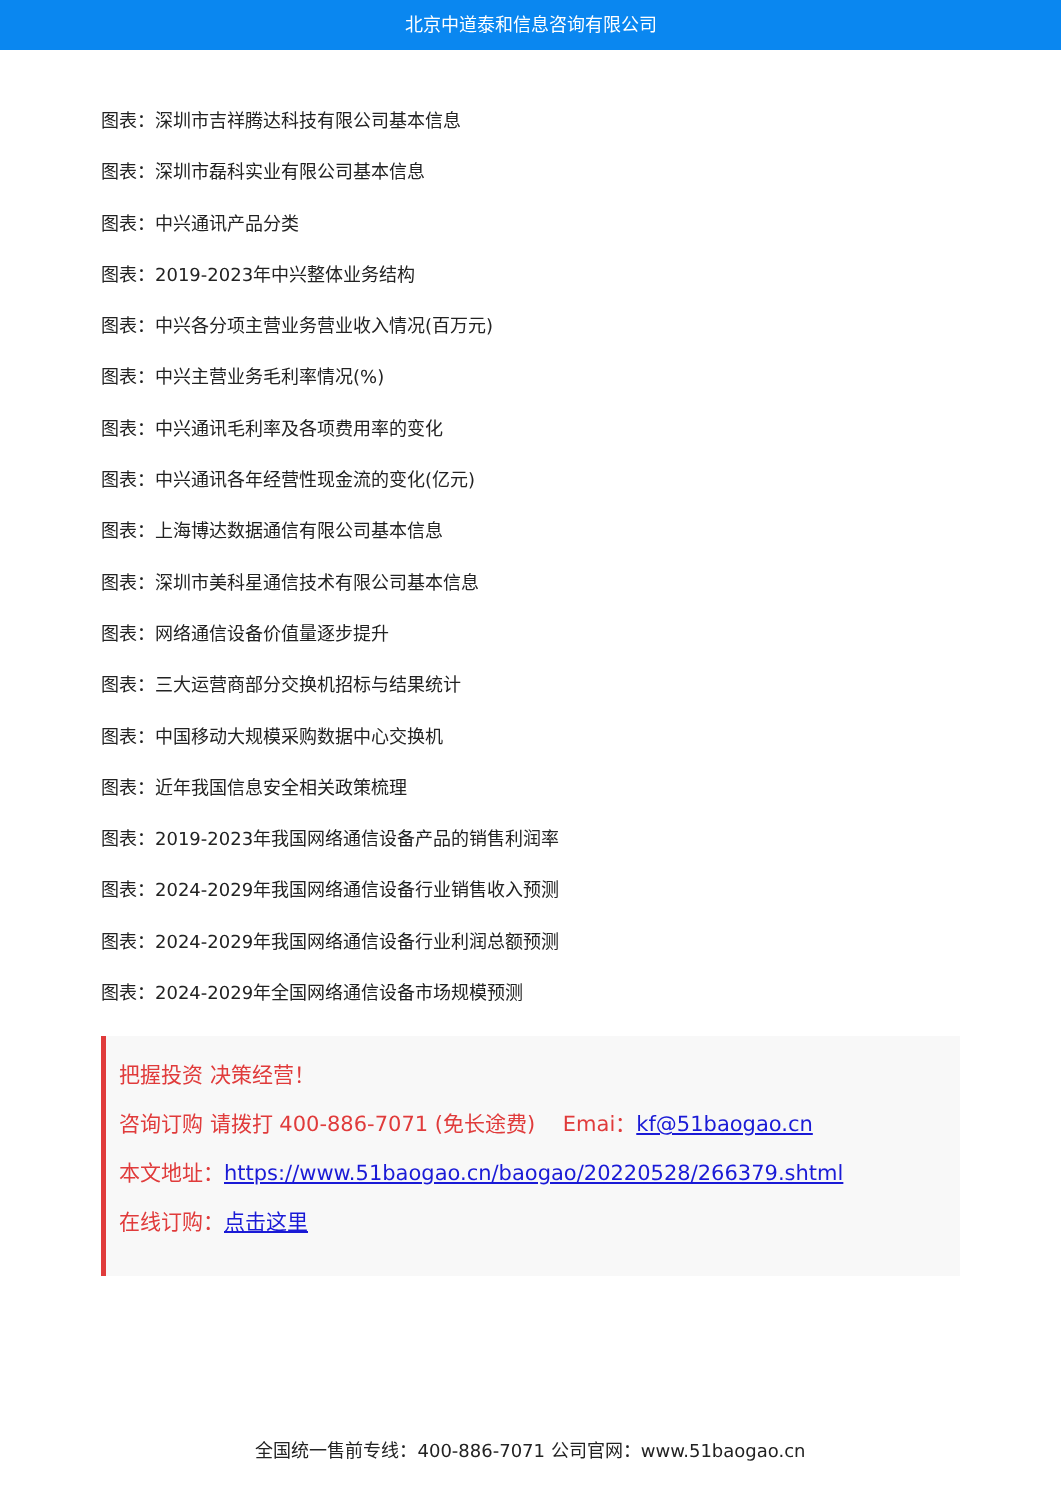北京中道泰和信息咨询有限公司
图表：深圳市吉祥腾达科技有限公司基本信息
图表：深圳市磊科实业有限公司基本信息
图表：中兴通讯产品分类
图表：2019-2023年中兴整体业务结构
图表：中兴各分项主营业务营业收入情况(百万元)
图表：中兴主营业务毛利率情况(%)
图表：中兴通讯毛利率及各项费用率的变化
图表：中兴通讯各年经营性现金流的变化(亿元)
图表：上海博达数据通信有限公司基本信息
图表：深圳市美科星通信技术有限公司基本信息
图表：网络通信设备价值量逐步提升
图表：三大运营商部分交换机招标与结果统计
图表：中国移动大规模采购数据中心交换机
图表：近年我国信息安全相关政策梳理
图表：2019-2023年我国网络通信设备产品的销售利润率
图表：2024-2029年我国网络通信设备行业销售收入预测
图表：2024-2029年我国网络通信设备行业利润总额预测
图表：2024-2029年全国网络通信设备市场规模预测
把握投资 决策经营！
咨询订购 请拨打 400-886-7071 (免长途费)　 Emai：kf@51baogao.cn
本文地址：https://www.51baogao.cn/baogao/20220528/266379.shtml
在线订购：点击这里
全国统一售前专线：400-886-7071 公司官网：www.51baogao.cn